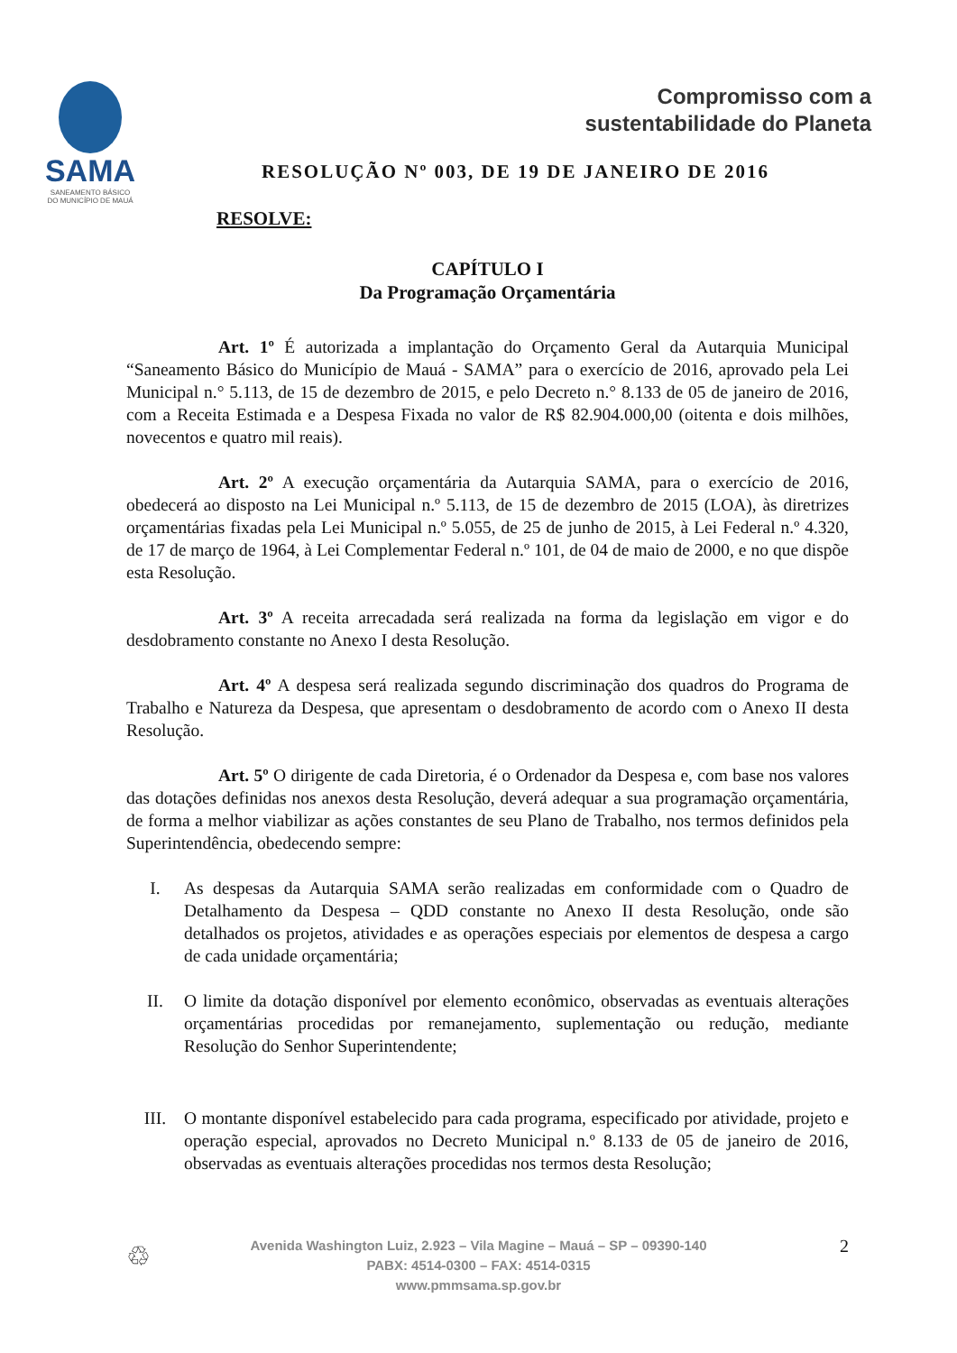SAMA
SANEAMENTO BÁSICO
DO MUNICÍPIO DE MAUÁ
Compromisso com a
sustentabilidade do Planeta
RESOLUÇÃO Nº 003, DE 19 DE JANEIRO DE 2016
RESOLVE:
CAPÍTULO I
Da Programação Orçamentária
Art. 1º É autorizada a implantação do Orçamento Geral da Autarquia Municipal “Saneamento Básico do Município de Mauá - SAMA” para o exercício de 2016, aprovado pela Lei Municipal n.° 5.113, de 15 de dezembro de 2015, e pelo Decreto n.° 8.133 de 05 de janeiro de 2016, com a Receita Estimada e a Despesa Fixada no valor de R$ 82.904.000,00 (oitenta e dois milhões, novecentos e quatro mil reais).
Art. 2º A execução orçamentária da Autarquia SAMA, para o exercício de 2016, obedecerá ao disposto na Lei Municipal n.º 5.113, de 15 de dezembro de 2015 (LOA), às diretrizes orçamentárias fixadas pela Lei Municipal n.º 5.055, de 25 de junho de 2015, à Lei Federal n.º 4.320, de 17 de março de 1964, à Lei Complementar Federal n.º 101, de 04 de maio de 2000, e no que dispõe esta Resolução.
Art. 3º A receita arrecadada será realizada na forma da legislação em vigor e do desdobramento constante no Anexo I desta Resolução.
Art. 4º A despesa será realizada segundo discriminação dos quadros do Programa de Trabalho e Natureza da Despesa, que apresentam o desdobramento de acordo com o Anexo II desta Resolução.
Art. 5º O dirigente de cada Diretoria, é o Ordenador da Despesa e, com base nos valores das dotações definidas nos anexos desta Resolução, deverá adequar a sua programação orçamentária, de forma a melhor viabilizar as ações constantes de seu Plano de Trabalho, nos termos definidos pela Superintendência, obedecendo sempre:
I. As despesas da Autarquia SAMA serão realizadas em conformidade com o Quadro de Detalhamento da Despesa – QDD constante no Anexo II desta Resolução, onde são detalhados os projetos, atividades e as operações especiais por elementos de despesa a cargo de cada unidade orçamentária;
II. O limite da dotação disponível por elemento econômico, observadas as eventuais alterações orçamentárias procedidas por remanejamento, suplementação ou redução, mediante Resolução do Senhor Superintendente;
III. O montante disponível estabelecido para cada programa, especificado por atividade, projeto e operação especial, aprovados no Decreto Municipal n.º 8.133 de 05 de janeiro de 2016, observadas as eventuais alterações procedidas nos termos desta Resolução;
♲
Avenida Washington Luiz, 2.923 – Vila Magine – Mauá – SP – 09390-140
PABX: 4514-0300 – FAX: 4514-0315
www.pmmsama.sp.gov.br
2